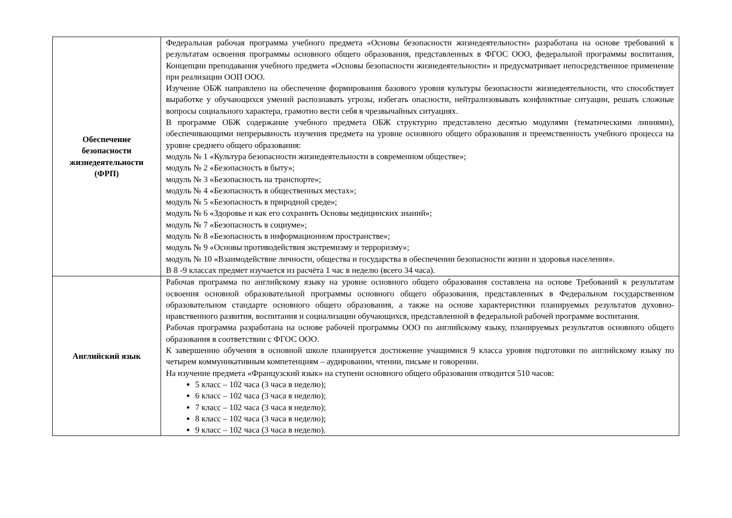| Обеспечение безопасности жизнедеятельности (ФРП) | Федеральная рабочая программа учебного предмета «Основы безопасности жизнедеятельности» разработана на основе требований к результатам освоения программы основного общего образования, представленных в ФГОС ООО, федеральной программы воспитания, Концепции преподавания учебного предмета «Основы безопасности жизнедеятельности» и предусматривает непосредственное применение при реализации ООП ООО. Изучение ОБЖ направлено на обеспечение формирования базового уровня культуры безопасности жизнедеятельности, что способствует выработке у обучающихся умений распознавать угрозы, избегать опасности, нейтрализовывать конфликтные ситуации, решать сложные вопросы социального характера, грамотно вести себя в чрезвычайных ситуациях. В программе ОБЖ содержание учебного предмета ОБЖ структурно представлено десятью модулями (тематическими линиями), обеспечивающими непрерывность изучения предмета на уровне основного общего образования и преемственность учебного процесса на уровне среднего общего образования: модуль № 1 «Культура безопасности жизнедеятельности в современном обществе»; модуль № 2 «Безопасность в быту»; модуль № 3 «Безопасность на транспорте»; модуль № 4 «Безопасность в общественных местах»; модуль № 5 «Безопасность в природной среде»; модуль № 6 «Здоровье и как его сохранить Основы медицинских знаний»; модуль № 7 «Безопасность в социуме»; модуль № 8 «Безопасность в информационном пространстве»; модуль № 9 «Основы противодействия экстремизму и терроризму»; модуль № 10 «Взаимодействие личности, общества и государства в обеспечении безопасности жизни и здоровья населения». В 8 -9 классах предмет изучается из расчёта 1 час в неделю (всего 34 часа). |
| Английский язык | Рабочая программа по английскому языку на уровне основного общего образования составлена на основе Требований к результатам освоения основной образовательной программы основного общего образования, представленных в Федеральном государственном образовательном стандарте основного общего образования, а также на основе характеристики планируемых результатов духовно-нравственного развития, воспитания и социализации обучающихся, представленной в федеральной рабочей программе воспитания. Рабочая программа разработана на основе рабочей программы ООО по английскому языку, планируемых результатов основного общего образования в соответствии с ФГОС ООО. К завершению обучения в основной школе планируется достижение учащимися 9 класса уровня подготовки по английскому языку по четырем коммуникативным компетенциям – аудировании, чтении, письме и говорении. На изучение предмета «Французский язык» на ступени основного общего образования отводится 510 часов: 5 класс – 102 часа (3 часа в неделю); 6 класс – 102 часа (3 часа в неделю); 7 класс – 102 часа (3 часа в неделю); 8 класс – 102 часа (3 часа в неделю); 9 класс – 102 часа (3 часа в неделю). |